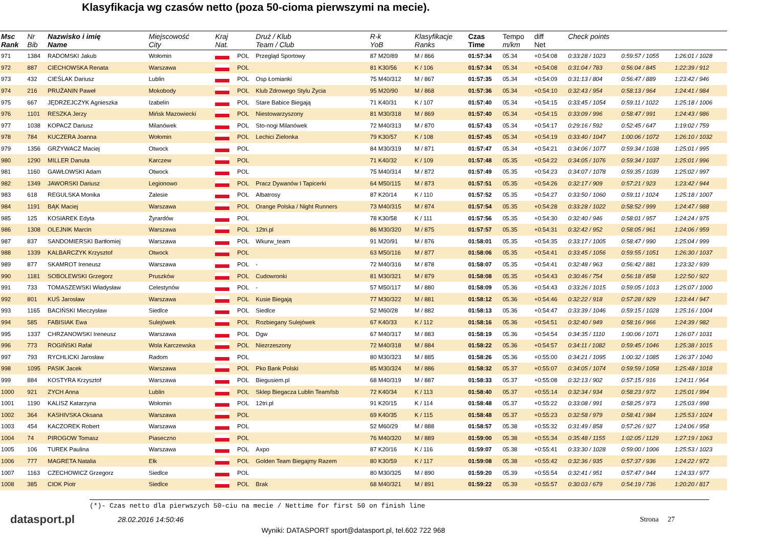Klasyfikacja wg czasów netto (poza 50-cioma pierwszymi na mecie).
| Msc Rank | Nr Bib | Nazwisko i imię Name | Miejscowość City | Kraj Nat. | | Druż / Klub Team / Club | R-k YoB | Klasyfikacje Ranks | Czas Time | Tempo m/km | diff Net | Check points | | |
| --- | --- | --- | --- | --- | --- | --- | --- | --- | --- | --- | --- | --- | --- | --- |
| 971 | 1384 | RADOMSKI Jakub | Wołomin | | POL | Przegląd Sportowy | 87 M20/89 | M / 866 | 01:57:34 | 05.34 | +0:54:08 | 0:33:28 / 1023 | 0:59:57 / 1055 | 1:26:01 / 1028 |
| 972 | 887 | CIECHOWSKA Renata | Warszawa | | POL | | 81 K30/56 | K / 106 | 01:57:34 | 05.34 | +0:54:08 | 0:31:04 / 783 | 0:56:04 / 845 | 1:22:39 / 912 |
| 973 | 432 | CIEŚLAK Dariusz | Lublin | | POL | Osp Łomianki | 75 M40/312 | M / 867 | 01:57:35 | 05.34 | +0:54:09 | 0:31:13 / 804 | 0:56:47 / 889 | 1:23:42 / 946 |
| 974 | 216 | PRUŻANIN Paweł | Mokobody | | POL | Klub Zdrowego Stylu Życia | 95 M20/90 | M / 868 | 01:57:36 | 05.34 | +0:54:10 | 0:32:43 / 954 | 0:58:13 / 964 | 1:24:41 / 984 |
| 975 | 667 | JĘDRZEJCZYK Agnieszka | Izabelin | | POL | Stare Babice Biegają | 71 K40/31 | K / 107 | 01:57:40 | 05.34 | +0:54:15 | 0:33:45 / 1054 | 0:59:11 / 1022 | 1:25:18 / 1006 |
| 976 | 1101 | RESZKA Jerzy | Mińsk Mazowiecki | | POL | Niestowarzyszony | 81 M30/318 | M / 869 | 01:57:40 | 05.34 | +0:54:15 | 0:33:09 / 996 | 0:58:47 / 991 | 1:24:43 / 986 |
| 977 | 1038 | KOPACZ Dariusz | Milanówek | | POL | Sto-nogi Milanówek | 72 M40/313 | M / 870 | 01:57:43 | 05.34 | +0:54:17 | 0:29:16 / 592 | 0:52:45 / 647 | 1:19:02 / 759 |
| 978 | 784 | KUCZERA Joanna | Wołomin | | POL | Lechici Zielonka | 79 K30/57 | K / 108 | 01:57:45 | 05.34 | +0:54:19 | 0:33:40 / 1047 | 1:00:06 / 1072 | 1:26:10 / 1032 |
| 979 | 1356 | GRZYWACZ Maciej | Otwock | | POL | | 84 M30/319 | M / 871 | 01:57:47 | 05.34 | +0:54:21 | 0:34:06 / 1077 | 0:59:34 / 1038 | 1:25:01 / 995 |
| 980 | 1290 | MILLER Danuta | Karczew | | POL | | 71 K40/32 | K / 109 | 01:57:48 | 05.35 | +0:54:22 | 0:34:05 / 1076 | 0:59:34 / 1037 | 1:25:01 / 996 |
| 981 | 1160 | GAWŁOWSKI Adam | Otwock | | POL | | 75 M40/314 | M / 872 | 01:57:49 | 05.35 | +0:54:23 | 0:34:07 / 1078 | 0:59:35 / 1039 | 1:25:02 / 997 |
| 982 | 1349 | JAWORSKI Dariusz | Legionowo | | POL | Pracz Dywanów I Tapicerki | 64 M50/115 | M / 873 | 01:57:51 | 05.35 | +0:54:26 | 0:32:17 / 909 | 0:57:21 / 923 | 1:23:42 / 944 |
| 983 | 618 | REGULSKA Monika | Zalesie | | POL | Albatrosy | 87 K20/14 | K / 110 | 01:57:52 | 05.35 | +0:54:27 | 0:33:50 / 1060 | 0:59:11 / 1024 | 1:25:18 / 1007 |
| 984 | 1191 | BĄK Maciej | Warszawa | | POL | Orange Polska / Night Runners | 73 M40/315 | M / 874 | 01:57:54 | 05.35 | +0:54:28 | 0:33:28 / 1022 | 0:58:52 / 999 | 1:24:47 / 988 |
| 985 | 125 | KOSIAREK Edyta | Żyrardów | | POL | | 78 K30/58 | K / 111 | 01:57:56 | 05.35 | +0:54:30 | 0:32:40 / 946 | 0:58:01 / 957 | 1:24:24 / 975 |
| 986 | 1308 | OLEJNIK Marcin | Warszawa | | POL | 12tri.pl | 86 M30/320 | M / 875 | 01:57:57 | 05.35 | +0:54:31 | 0:32:42 / 952 | 0:58:05 / 961 | 1:24:06 / 959 |
| 987 | 837 | SANDOMIERSKI Bartłomiej | Warszawa | | POL | Wkurw_team | 91 M20/91 | M / 876 | 01:58:01 | 05.35 | +0:54:35 | 0:33:17 / 1005 | 0:58:47 / 990 | 1:25:04 / 999 |
| 988 | 1339 | KALBARCZYK Krzysztof | Otwock | | POL | | 63 M50/116 | M / 877 | 01:58:06 | 05.35 | +0:54:41 | 0:33:45 / 1056 | 0:59:55 / 1051 | 1:26:30 / 1037 |
| 989 | 877 | SKAMROT Ireneusz | Warszawa | | POL | - | 72 M40/316 | M / 878 | 01:58:07 | 05.35 | +0:54:41 | 0:32:48 / 963 | 0:56:42 / 881 | 1:23:32 / 939 |
| 990 | 1181 | SOBOLEWSKI Grzegorz | Pruszków | | POL | Cudowronki | 81 M30/321 | M / 879 | 01:58:08 | 05.35 | +0:54:43 | 0:30:46 / 754 | 0:56:18 / 858 | 1:22:50 / 922 |
| 991 | 733 | TOMASZEWSKI Władysław | Celestynów | | POL | - | 57 M50/117 | M / 880 | 01:58:09 | 05.36 | +0:54:43 | 0:33:26 / 1015 | 0:59:05 / 1013 | 1:25:07 / 1000 |
| 992 | 801 | KUŚ Jarosław | Warszawa | | POL | Kusie Biegają | 77 M30/322 | M / 881 | 01:58:12 | 05.36 | +0:54:46 | 0:32:22 / 918 | 0:57:28 / 929 | 1:23:44 / 947 |
| 993 | 1165 | BACIŃSKI Mieczysław | Siedlce | | POL | Siedlce | 52 M60/28 | M / 882 | 01:58:13 | 05.36 | +0:54:47 | 0:33:39 / 1046 | 0:59:15 / 1028 | 1:25:16 / 1004 |
| 994 | 585 | FABISIAK Ewa | Sulejówek | | POL | Rozbiegany Sulejówek | 67 K40/33 | K / 112 | 01:58:16 | 05.36 | +0:54:51 | 0:32:40 / 949 | 0:58:16 / 966 | 1:24:39 / 982 |
| 995 | 1337 | CHRZANOWSKI Ireneusz | Warszawa | | POL | Dgw | 67 M40/317 | M / 883 | 01:58:19 | 05.36 | +0:54:54 | 0:34:35 / 1110 | 1:00:06 / 1071 | 1:26:07 / 1031 |
| 996 | 773 | ROGIŃSKI Rafał | Wola Karczewska | | POL | Niezrzeszony | 72 M40/318 | M / 884 | 01:58:22 | 05.36 | +0:54:57 | 0:34:11 / 1082 | 0:59:45 / 1046 | 1:25:38 / 1015 |
| 997 | 793 | RYCHLICKI Jarosław | Radom | | POL | | 80 M30/323 | M / 885 | 01:58:26 | 05.36 | +0:55:00 | 0:34:21 / 1095 | 1:00:32 / 1085 | 1:26:37 / 1040 |
| 998 | 1095 | PASIK Jacek | Warszawa | | POL | Pko Bank Polski | 85 M30/324 | M / 886 | 01:58:32 | 05.37 | +0:55:07 | 0:34:05 / 1074 | 0:59:59 / 1058 | 1:25:48 / 1018 |
| 999 | 884 | KOSTYRA Krzysztof | Warszawa | | POL | Biegusiem.pl | 68 M40/319 | M / 887 | 01:58:33 | 05.37 | +0:55:08 | 0:32:13 / 902 | 0:57:15 / 916 | 1:24:11 / 964 |
| 1000 | 921 | ZYCH Anna | Lublin | | POL | Sklep Biegacza Lublin Team/lsb | 72 K40/34 | K / 113 | 01:58:40 | 05.37 | +0:55:14 | 0:32:34 / 934 | 0:58:23 / 972 | 1:25:01 / 994 |
| 1001 | 1190 | KALISZ Katarzyna | Wołomin | | POL | 12tri.pl | 91 K20/15 | K / 114 | 01:58:48 | 05.37 | +0:55:22 | 0:33:08 / 991 | 0:58:25 / 973 | 1:25:03 / 998 |
| 1002 | 364 | KASHIVSKA Oksana | Warszawa | | POL | | 69 K40/35 | K / 115 | 01:58:48 | 05.37 | +0:55:23 | 0:32:58 / 979 | 0:58:41 / 984 | 1:25:53 / 1024 |
| 1003 | 454 | KACZOREK Robert | Warszawa | | POL | | 52 M60/29 | M / 888 | 01:58:57 | 05.38 | +0:55:32 | 0:31:49 / 858 | 0:57:26 / 927 | 1:24:06 / 958 |
| 1004 | 74 | PIROGOW Tomasz | Piaseczno | | POL | | 76 M40/320 | M / 889 | 01:59:00 | 05.38 | +0:55:34 | 0:35:48 / 1155 | 1:02:05 / 1129 | 1:27:19 / 1063 |
| 1005 | 106 | TUREK Paulina | Warszawa | | POL | Axpo | 87 K20/16 | K / 116 | 01:59:07 | 05.38 | +0:55:41 | 0:33:30 / 1028 | 0:59:00 / 1006 | 1:25:53 / 1023 |
| 1006 | 777 | MAGRETA Natalia | Ełk | | POL | Golden Team Biegajmy Razem | 80 K30/59 | K / 117 | 01:59:08 | 05.38 | +0:55:42 | 0:32:36 / 935 | 0:57:37 / 936 | 1:24:22 / 972 |
| 1007 | 1163 | CZECHOWICZ Grzegorz | Siedlce | | POL | | 80 M30/325 | M / 890 | 01:59:20 | 05.39 | +0:55:54 | 0:32:41 / 951 | 0:57:47 / 944 | 1:24:33 / 977 |
| 1008 | 385 | CIOK Piotr | Siedlce | | POL | Brak | 68 M40/321 | M / 891 | 01:59:22 | 05.39 | +0:55:57 | 0:30:03 / 679 | 0:54:19 / 736 | 1:20:20 / 817 |
(*)- Czas netto dla pierwszych 50-ciu na mecie / Nettime for first 50 on finish line
datasport.pl
28.02.2016 14:50:46 Strona 27
Wyniki: DATASPORT sport@datasport.pl, tel.602 722 968